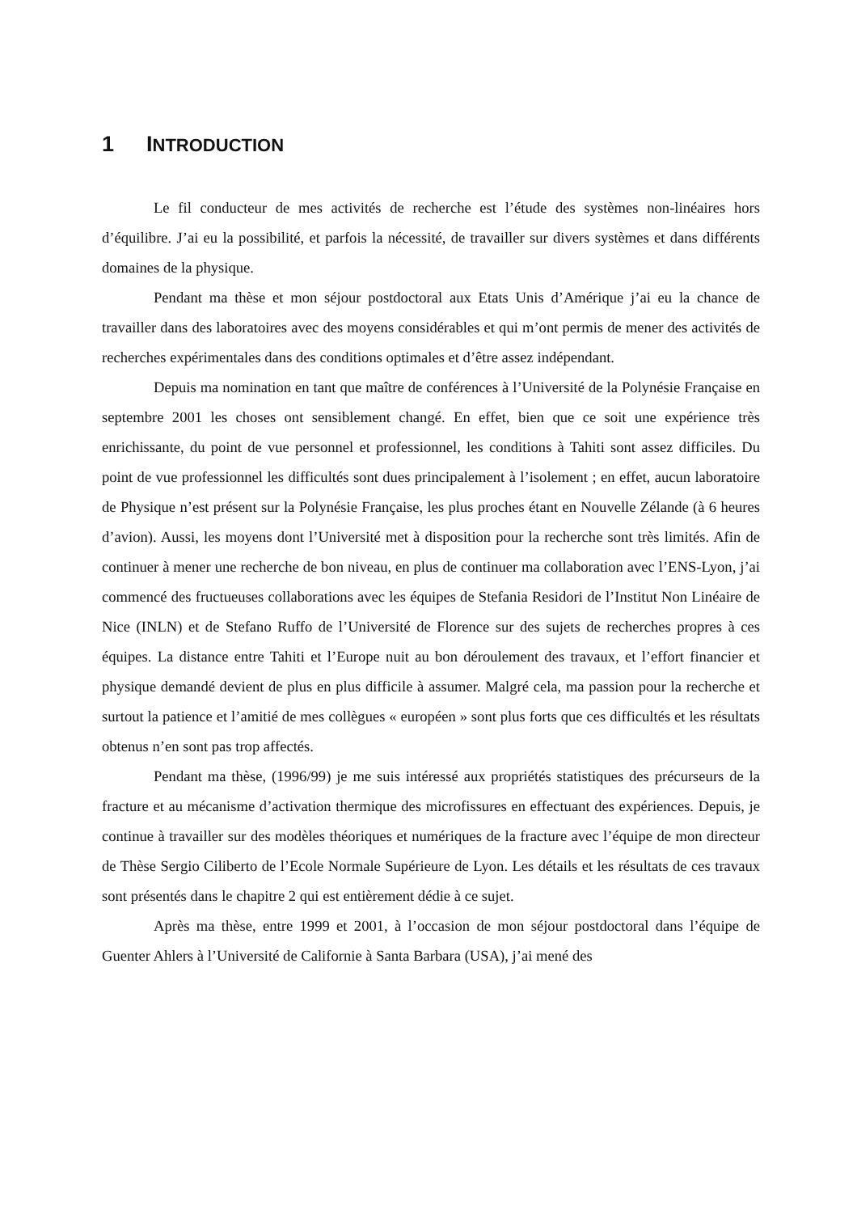1 INTRODUCTION
Le fil conducteur de mes activités de recherche est l’étude des systèmes non-linéaires hors d’équilibre. J’ai eu la possibilité, et parfois la nécessité, de travailler sur divers systèmes et dans différents domaines de la physique.
Pendant ma thèse et mon séjour postdoctoral aux Etats Unis d’Amérique j’ai eu la chance de travailler dans des laboratoires avec des moyens considérables et qui m’ont permis de mener des activités de recherches expérimentales dans des conditions optimales et d’être assez indépendant.
Depuis ma nomination en tant que maître de conférences à l’Université de la Polynésie Française en septembre 2001 les choses ont sensiblement changé. En effet, bien que ce soit une expérience très enrichissante, du point de vue personnel et professionnel, les conditions à Tahiti sont assez difficiles. Du point de vue professionnel les difficultés sont dues principalement à l’isolement ; en effet, aucun laboratoire de Physique n’est présent sur la Polynésie Française, les plus proches étant en Nouvelle Zélande (à 6 heures d’avion). Aussi, les moyens dont l’Université met à disposition pour la recherche sont très limités. Afin de continuer à mener une recherche de bon niveau, en plus de continuer ma collaboration avec l’ENS-Lyon, j’ai commencé des fructueuses collaborations avec les équipes de Stefania Residori de l’Institut Non Linéaire de Nice (INLN) et de Stefano Ruffo de l’Université de Florence sur des sujets de recherches propres à ces équipes. La distance entre Tahiti et l’Europe nuit au bon déroulement des travaux, et l’effort financier et physique demandé devient de plus en plus difficile à assumer. Malgré cela, ma passion pour la recherche et surtout la patience et l’amitié de mes collègues « européen » sont plus forts que ces difficultés et les résultats obtenus n’en sont pas trop affectés.
Pendant ma thèse, (1996/99) je me suis intéressé aux propriétés statistiques des précurseurs de la fracture et au mécanisme d’activation thermique des microfissures en effectuant des expériences. Depuis, je continue à travailler sur des modèles théoriques et numériques de la fracture avec l’équipe de mon directeur de Thèse Sergio Ciliberto de l’Ecole Normale Supérieure de Lyon. Les détails et les résultats de ces travaux sont présentés dans le chapitre 2 qui est entièrement dédie à ce sujet.
Après ma thèse, entre 1999 et 2001, à l’occasion de mon séjour postdoctoral dans l’équipe de Guenter Ahlers à l’Université de Californie à Santa Barbara (USA), j’ai mené des